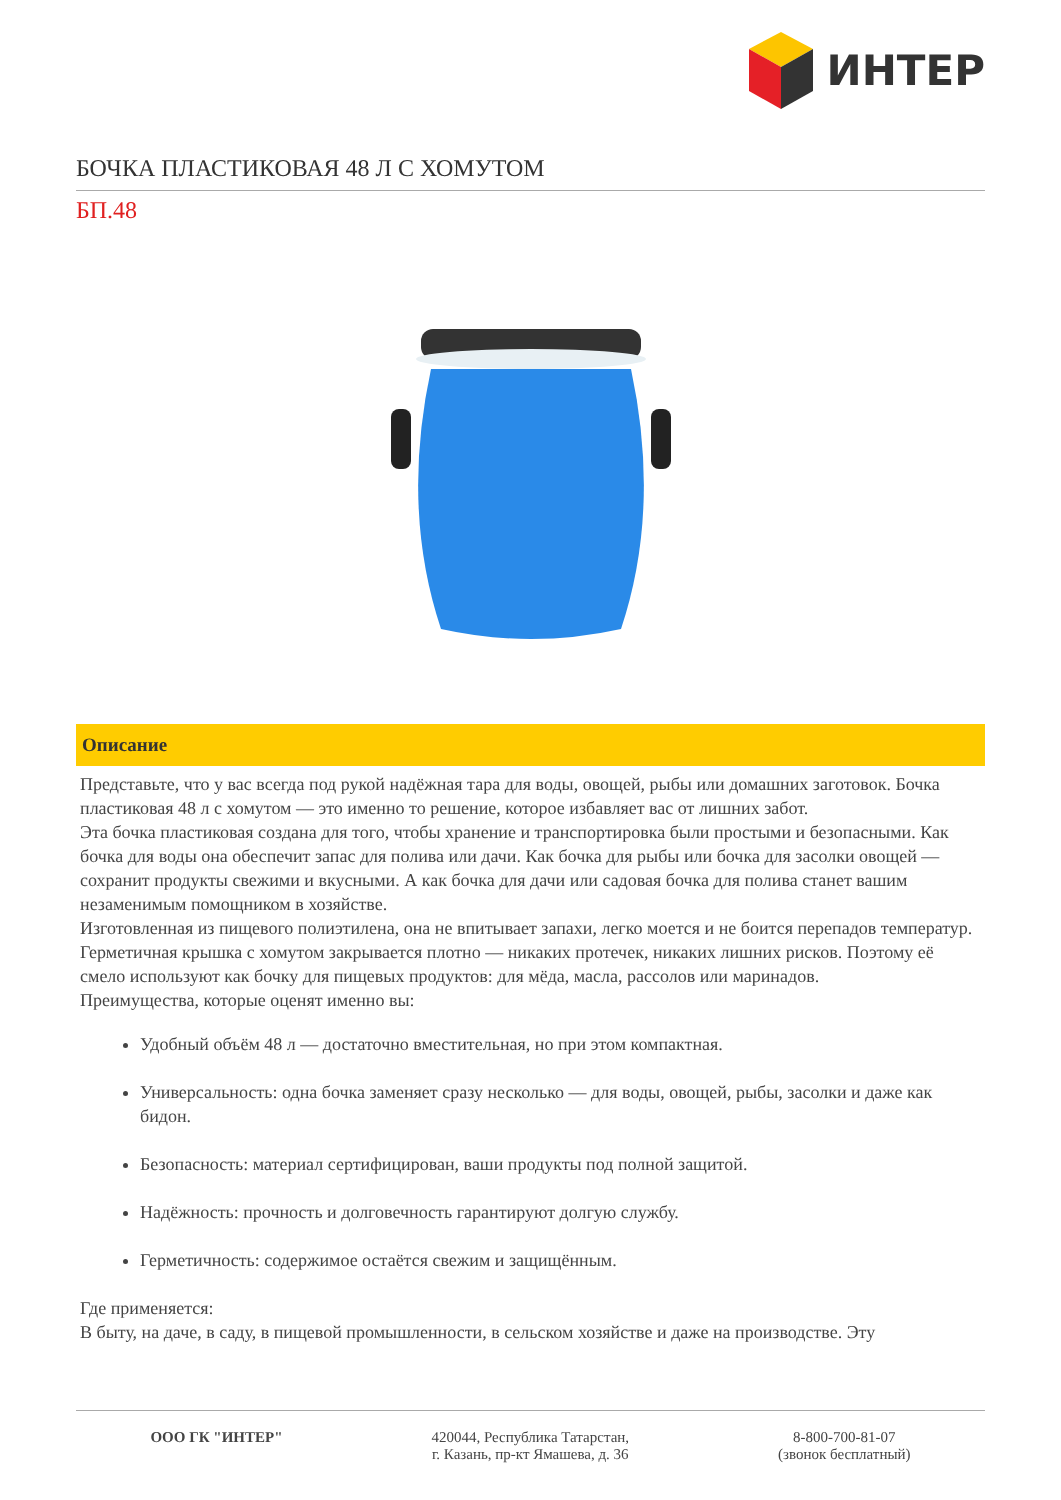ИНТЕР
БОЧКА ПЛАСТИКОВАЯ 48 Л С ХОМУТОМ
БП.48
Описание
Представьте, что у вас всегда под рукой надёжная тара для воды, овощей, рыбы или домашних заготовок. Бочка пластиковая 48 л с хомутом — это именно то решение, которое избавляет вас от лишних забот.
Эта бочка пластиковая создана для того, чтобы хранение и транспортировка были простыми и безопасными. Как бочка для воды она обеспечит запас для полива или дачи. Как бочка для рыбы или бочка для засолки овощей — сохранит продукты свежими и вкусными. А как бочка для дачи или садовая бочка для полива станет вашим незаменимым помощником в хозяйстве.
Изготовленная из пищевого полиэтилена, она не впитывает запахи, легко моется и не боится перепадов температур. Герметичная крышка с хомутом закрывается плотно — никаких протечек, никаких лишних рисков. Поэтому её смело используют как бочку для пищевых продуктов: для мёда, масла, рассолов или маринадов.
Преимущества, которые оценят именно вы:
Удобный объём 48 л — достаточно вместительная, но при этом компактная.
Универсальность: одна бочка заменяет сразу несколько — для воды, овощей, рыбы, засолки и даже как бидон.
Безопасность: материал сертифицирован, ваши продукты под полной защитой.
Надёжность: прочность и долговечность гарантируют долгую службу.
Герметичность: содержимое остаётся свежим и защищённым.
Где применяется:
В быту, на даче, в саду, в пищевой промышленности, в сельском хозяйстве и даже на производстве. Эту
ООО ГК "ИНТЕР" 420044, Республика Татарстан,
г. Казань, пр-кт Ямашева, д. 36
8-800-700-81-07
(звонок бесплатный)